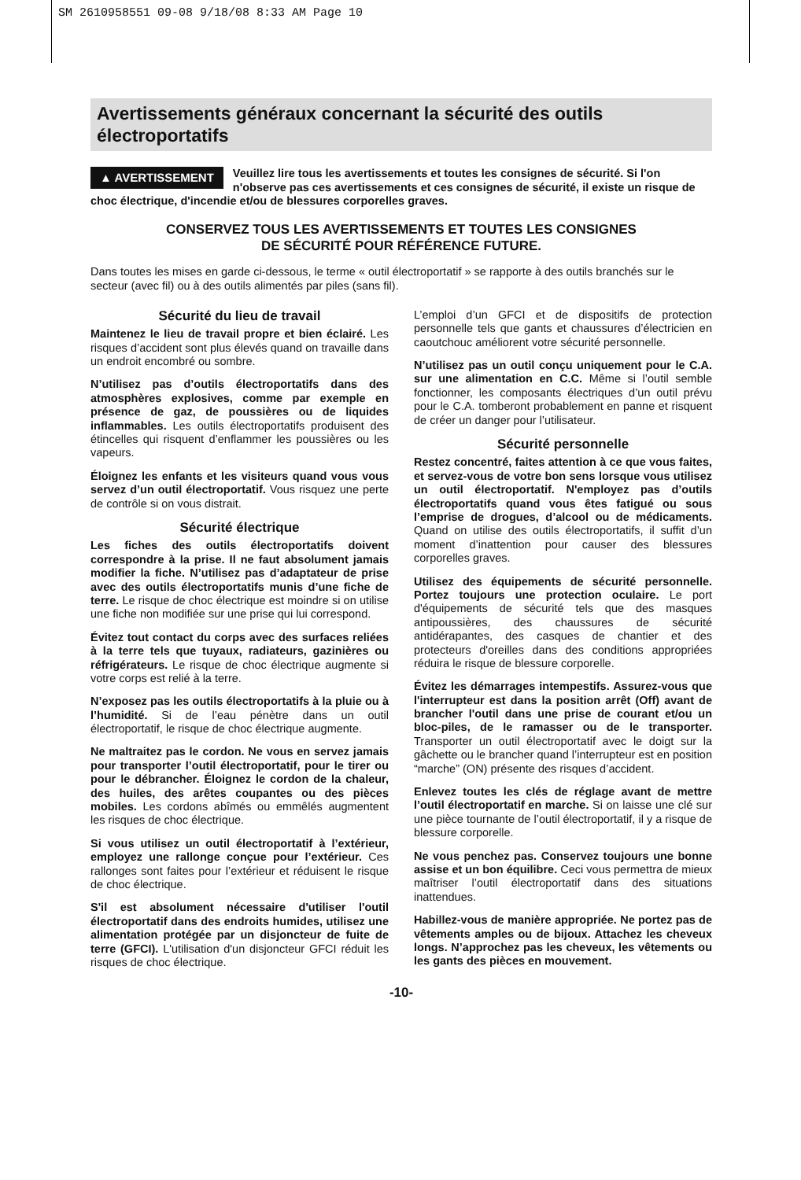SM 2610958551 09-08 9/18/08 8:33 AM Page 10
Avertissements généraux concernant la sécurité des outils électroportatifs
▲ AVERTISSEMENT Veuillez lire tous les avertissements et toutes les consignes de sécurité. Si l'on n'observe pas ces avertissements et ces consignes de sécurité, il existe un risque de choc électrique, d'incendie et/ou de blessures corporelles graves.
CONSERVEZ TOUS LES AVERTISSEMENTS ET TOUTES LES CONSIGNES
DE SÉCURITÉ POUR RÉFÉRENCE FUTURE.
Dans toutes les mises en garde ci-dessous, le terme « outil électroportatif » se rapporte à des outils branchés sur le secteur (avec fil) ou à des outils alimentés par piles (sans fil).
Sécurité du lieu de travail
Maintenez le lieu de travail propre et bien éclairé. Les risques d’accident sont plus élevés quand on travaille dans un endroit encombré ou sombre.
N’utilisez pas d’outils électroportatifs dans des atmosphères explosives, comme par exemple en présence de gaz, de poussières ou de liquides inflammables. Les outils électroportatifs produisent des étincelles qui risquent d’enflammer les poussières ou les vapeurs.
Éloignez les enfants et les visiteurs quand vous vous servez d’un outil électroportatif. Vous risquez une perte de contrôle si on vous distrait.
Sécurité électrique
Les fiches des outils électroportatifs doivent correspondre à la prise. Il ne faut absolument jamais modifier la fiche. N’utilisez pas d’adaptateur de prise avec des outils électroportatifs munis d’une fiche de terre. Le risque de choc électrique est moindre si on utilise une fiche non modifiée sur une prise qui lui correspond.
Évitez tout contact du corps avec des surfaces reliées à la terre tels que tuyaux, radiateurs, gazinières ou réfrigérateurs. Le risque de choc électrique augmente si votre corps est relié à la terre.
N’exposez pas les outils électroportatifs à la pluie ou à l’humidité. Si de l’eau pénètre dans un outil électroportatif, le risque de choc électrique augmente.
Ne maltraitez pas le cordon. Ne vous en servez jamais pour transporter l’outil électroportatif, pour le tirer ou pour le débrancher. Éloignez le cordon de la chaleur, des huiles, des arêtes coupantes ou des pièces mobiles. Les cordons abîmés ou emmêlés augmentent les risques de choc électrique.
Si vous utilisez un outil électroportatif à l’extérieur, employez une rallonge conçue pour l’extérieur. Ces rallonges sont faites pour l’extérieur et réduisent le risque de choc électrique.
S'il est absolument nécessaire d'utiliser l'outil électroportatif dans des endroits humides, utilisez une alimentation protégée par un disjoncteur de fuite de terre (GFCI). L'utilisation d'un disjoncteur GFCI réduit les risques de choc électrique.
L’emploi d’un GFCI et de dispositifs de protection personnelle tels que gants et chaussures d’électricien en caoutchouc améliorent votre sécurité personnelle.
N’utilisez pas un outil conçu uniquement pour le C.A. sur une alimentation en C.C. Même si l’outil semble fonctionner, les composants électriques d’un outil prévu pour le C.A. tomberont probablement en panne et risquent de créer un danger pour l’utilisateur.
Sécurité personnelle
Restez concentré, faites attention à ce que vous faites, et servez-vous de votre bon sens lorsque vous utilisez un outil électroportatif. N'employez pas d’outils électroportatifs quand vous êtes fatigué ou sous l’emprise de drogues, d’alcool ou de médicaments. Quand on utilise des outils électroportatifs, il suffit d’un moment d’inattention pour causer des blessures corporelles graves.
Utilisez des équipements de sécurité personnelle. Portez toujours une protection oculaire. Le port d'équipements de sécurité tels que des masques antipoussières, des chaussures de sécurité antidérapantes, des casques de chantier et des protecteurs d'oreilles dans des conditions appropriées réduira le risque de blessure corporelle.
Évitez les démarrages intempestifs. Assurez-vous que l'interrupteur est dans la position arrêt (Off) avant de brancher l'outil dans une prise de courant et/ou un bloc-piles, de le ramasser ou de le transporter. Transporter un outil électroportatif avec le doigt sur la gâchette ou le brancher quand l’interrupteur est en position “marche” (ON) présente des risques d’accident.
Enlevez toutes les clés de réglage avant de mettre l’outil électroportatif en marche. Si on laisse une clé sur une pièce tournante de l’outil électroportatif, il y a risque de blessure corporelle.
Ne vous penchez pas. Conservez toujours une bonne assise et un bon équilibre. Ceci vous permettra de mieux maîtriser l’outil électroportatif dans des situations inattendues.
Habillez-vous de manière appropriée. Ne portez pas de vêtements amples ou de bijoux. Attachez les cheveux longs. N’approchez pas les cheveux, les vêtements ou les gants des pièces en mouvement.
-10-